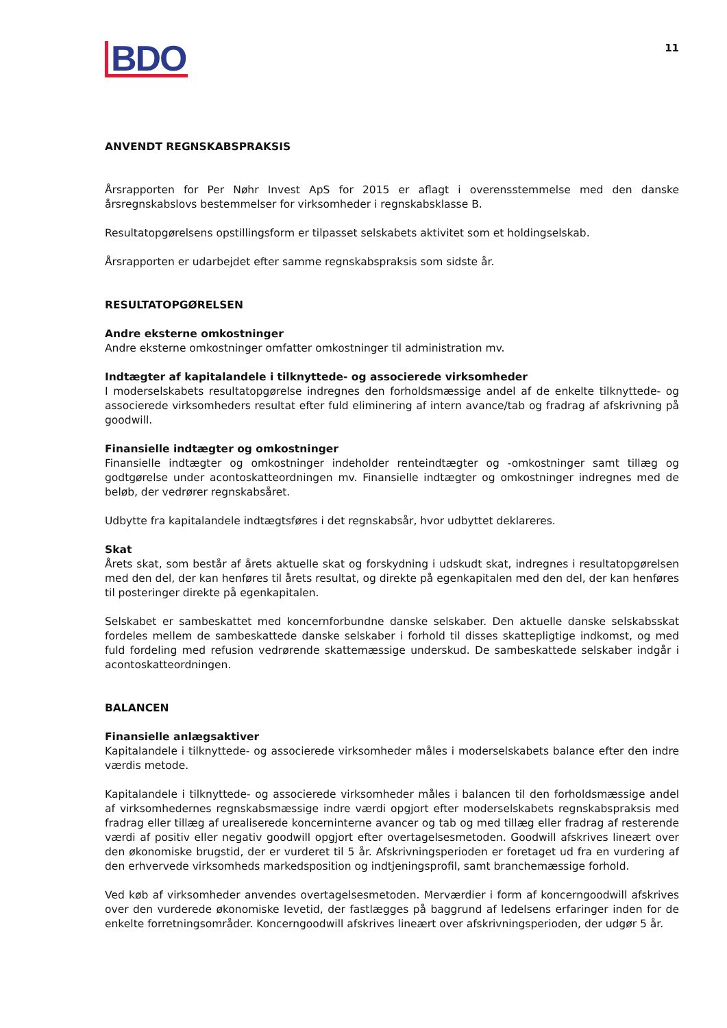BDO
11
ANVENDT REGNSKABSPRAKSIS
Årsrapporten for Per Nøhr Invest ApS for 2015 er aflagt i overensstemmelse med den danske årsregnskabslovs bestemmelser for virksomheder i regnskabsklasse B.
Resultatopgørelsens opstillingsform er tilpasset selskabets aktivitet som et holdingselskab.
Årsrapporten er udarbejdet efter samme regnskabspraksis som sidste år.
RESULTATOPGØRELSEN
Andre eksterne omkostninger
Andre eksterne omkostninger omfatter omkostninger til administration mv.
Indtægter af kapitalandele i tilknyttede- og associerede virksomheder
I moderselskabets resultatopgørelse indregnes den forholdsmæssige andel af de enkelte tilknyttede- og associerede virksomheders resultat efter fuld eliminering af intern avance/tab og fradrag af afskrivning på goodwill.
Finansielle indtægter og omkostninger
Finansielle indtægter og omkostninger indeholder renteindtægter og -omkostninger samt tillæg og godtgørelse under acontoskatteordningen mv. Finansielle indtægter og omkostninger indregnes med de beløb, der vedrører regnskabsåret.
Udbytte fra kapitalandele indtægtsføres i det regnskabsår, hvor udbyttet deklareres.
Skat
Årets skat, som består af årets aktuelle skat og forskydning i udskudt skat, indregnes i resultatopgørelsen med den del, der kan henføres til årets resultat, og direkte på egenkapitalen med den del, der kan henføres til posteringer direkte på egenkapitalen.
Selskabet er sambeskattet med koncernforbundne danske selskaber. Den aktuelle danske selskabsskat fordeles mellem de sambeskattede danske selskaber i forhold til disses skattepligtige indkomst, og med fuld fordeling med refusion vedrørende skattemæssige underskud. De sambeskattede selskaber indgår i acontoskatteordningen.
BALANCEN
Finansielle anlægsaktiver
Kapitalandele i tilknyttede- og associerede virksomheder måles i moderselskabets balance efter den indre værdis metode.
Kapitalandele i tilknyttede- og associerede virksomheder måles i balancen til den forholdsmæssige andel af virksomhedernes regnskabsmæssige indre værdi opgjort efter moderselskabets regnskabspraksis med fradrag eller tillæg af urealiserede koncerninterne avancer og tab og med tillæg eller fradrag af resterende værdi af positiv eller negativ goodwill opgjort efter overtagelsesmetoden. Goodwill afskrives lineært over den økonomiske brugstid, der er vurderet til 5 år. Afskrivningsperioden er foretaget ud fra en vurdering af den erhvervede virksomheds markedsposition og indtjeningsprofil, samt branchemæssige forhold.
Ved køb af virksomheder anvendes overtagelsesmetoden. Merværdier i form af koncerngoodwill afskrives over den vurderede økonomiske levetid, der fastlægges på baggrund af ledelsens erfaringer inden for de enkelte forretningsområder. Koncerngoodwill afskrives lineært over afskrivningsperioden, der udgør 5 år.